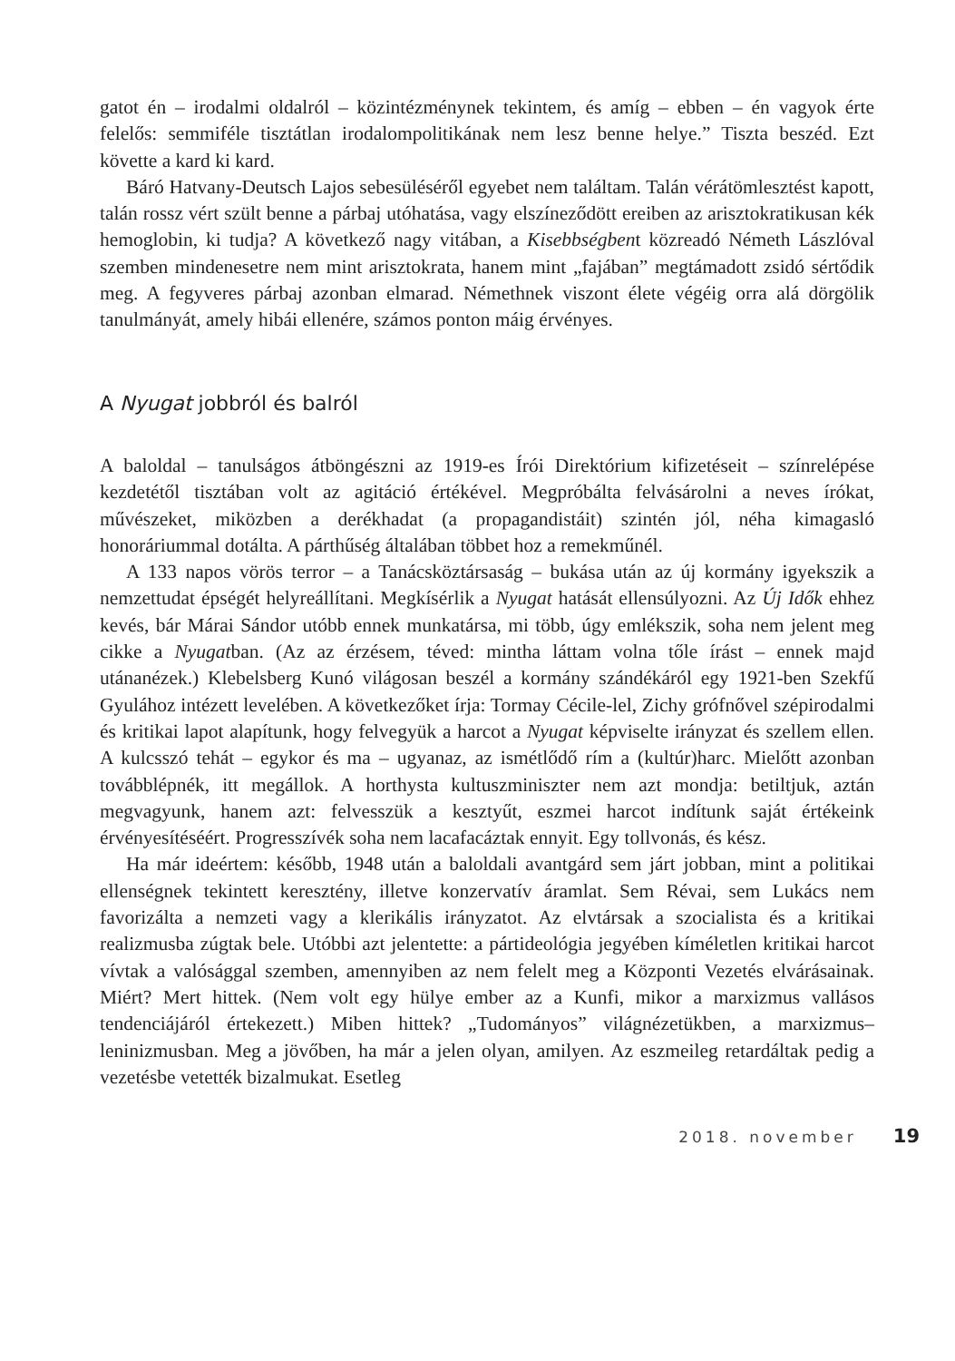gatot én – irodalmi oldalról – közintézménynek tekintem, és amíg – ebben – én vagyok érte felelős: semmiféle tisztátlan irodalompolitikának nem lesz benne helye.” Tiszta beszéd. Ezt követte a kard ki kard.
Báró Hatvany-Deutsch Lajos sebesüléséről egyebet nem találtam. Talán vérátömlesztést kapott, talán rossz vért szült benne a párbaj utóhatása, vagy elszíneződött ereiben az arisztokratikusan kék hemoglobin, ki tudja? A következő nagy vitában, a Kisebbségbent közreadó Németh Lászlóval szemben mindenesetre nem mint arisztokrata, hanem mint „fajában” megtámadott zsidó sértődik meg. A fegyveres párbaj azonban elmarad. Némethnek viszont élete végéig orra alá dörgölik tanulmányát, amely hibái ellenére, számos ponton máig érvényes.
A Nyugat jobbról és balról
A baloldal – tanulságos átböngészni az 1919-es Írói Direktórium kifizetéseit – színrelépése kezdetétől tisztában volt az agitáció értékével. Megpróbálta felvásárolni a neves írókat, művészeket, miközben a derékhadat (a propagandistáit) szintén jól, néha kimagasló honoráriummal dotálta. A párthűség általában többet hoz a remekműnél.
A 133 napos vörös terror – a Tanácsköztársaság – bukása után az új kormány igyekszik a nemzettudat épségét helyreállítani. Megkísérlik a Nyugat hatását ellensúlyozni. Az Új Idők ehhez kevés, bár Márai Sándor utóbb ennek munkatársa, mi több, úgy emlékszik, soha nem jelent meg cikke a Nyugatban. (Az az érzésem, téved: mintha láttam volna tőle írást – ennek majd utánanézek.) Klebelsberg Kunó világosan beszél a kormány szándékáról egy 1921-ben Szekfű Gyulához intézett levelében. A következőket írja: Tormay Cécile-lel, Zichy grófnővel szépirodalmi és kritikai lapot alapítunk, hogy felvegyük a harcot a Nyugat képviselte irányzat és szellem ellen. A kulcsszó tehát – egykor és ma – ugyanaz, az ismétlődő rím a (kultúr)harc. Mielőtt azonban továbblépnék, itt megállok. A horthysta kultuszminiszter nem azt mondja: betiltjuk, aztán megvagyunk, hanem azt: felvesszük a kesztyűt, eszmei harcot indítunk saját értékeink érvényesítéséért. Progresszívék soha nem lacafacáztak ennyit. Egy tollvonás, és kész.
Ha már ideértem: később, 1948 után a baloldali avantgárd sem járt jobban, mint a politikai ellenségnek tekintett keresztény, illetve konzervatív áramlat. Sem Révai, sem Lukács nem favorizálta a nemzeti vagy a klerikális irányzatot. Az elvtársak a szocialista és a kritikai realizmusba zúgtak bele. Utóbbi azt jelentette: a pártideológia jegyében kíméletlen kritikai harcot vívtak a valósággal szemben, amennyiben az nem felelt meg a Központi Vezetés elvárásainak. Miért? Mert hittek. (Nem volt egy hülye ember az a Kunfi, mikor a marxizmus vallásos tendenciájáról értekezett.) Miben hittek? „Tudományos” világnézetükben, a marxizmus–leninizmusban. Meg a jövőben, ha már a jelen olyan, amilyen. Az eszmeileg retardáltak pedig a vezetésbe vetették bizalmukat. Esetleg
2018. november 19